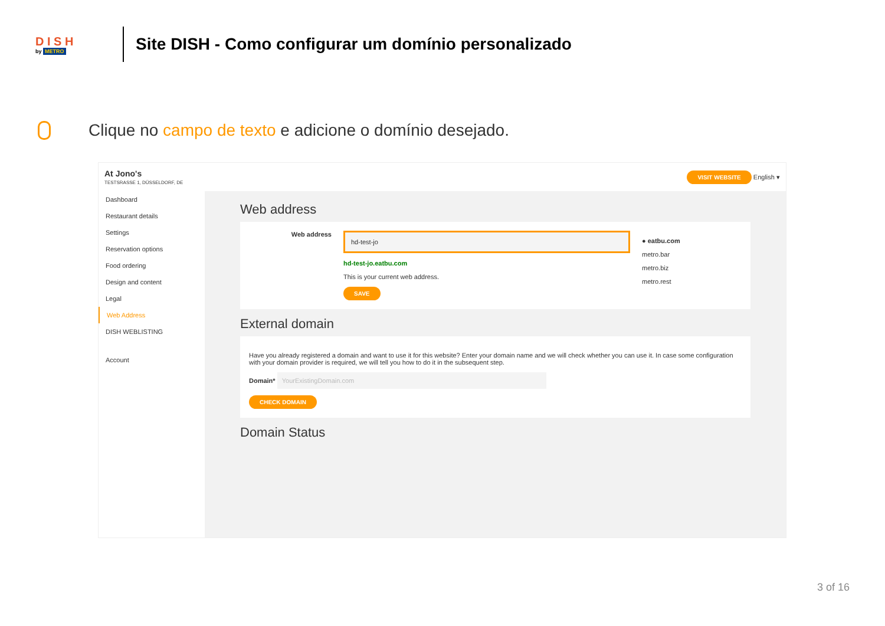D I S H
by METRO
Site DISH - Como configurar um domínio personalizado
Clique no campo de texto e adicione o domínio desejado.
At Jono's
TESTSRASSE 1, DÜSSELDORF, DE
VISIT WEBSITE English ▾
Dashboard
Restaurant details
Settings
Reservation options
Food ordering
Design and content
Legal
Web Address
DISH WEBLISTING
Account
Web address
Web address
hd-test-jo
hd-test-jo.eatbu.com
This is your current web address.
SAVE
● eatbu.com
metro.bar
metro.biz
metro.rest
External domain
Have you already registered a domain and want to use it for this website? Enter your domain name and we will check whether you can use it. In case some configuration with your domain provider is required, we will tell you how to do it in the subsequent step.
Domain* YourExistingDomain.com
CHECK DOMAIN
Domain Status
3 of 16